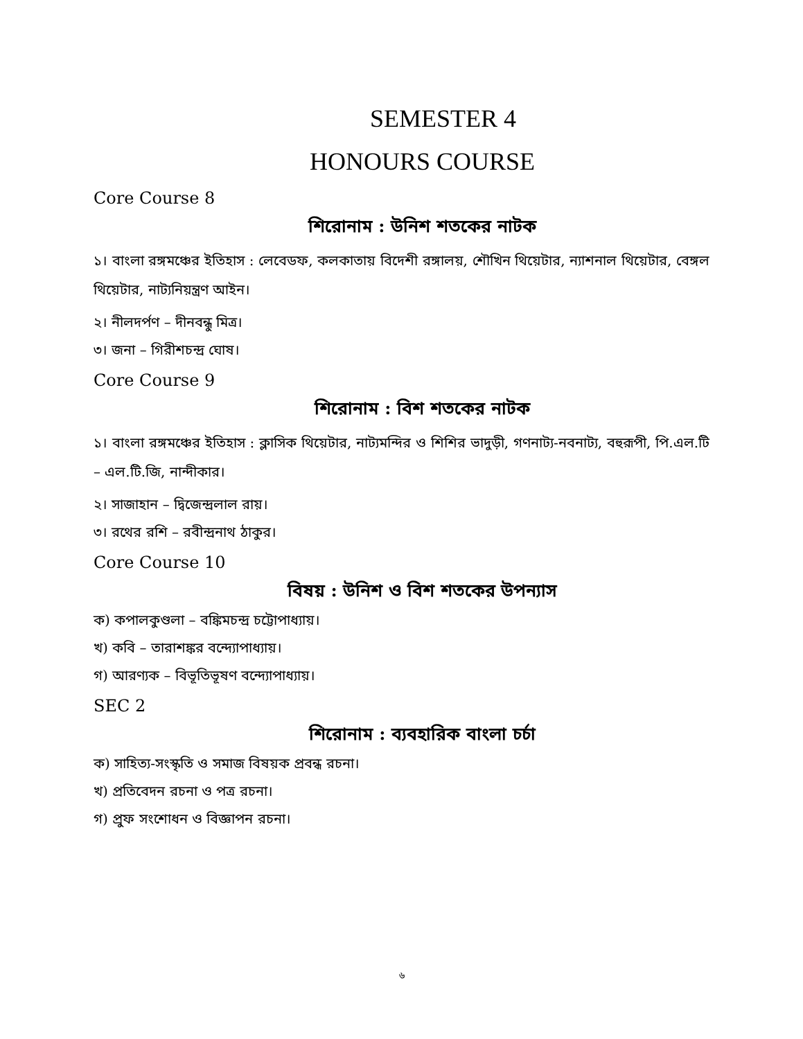SEMESTER 4
HONOURS COURSE
Core Course 8
শিরোনাম : উনিশ শতকের নাটক
১। বাংলা রঙ্গমঞ্চের ইতিহাস : লেবেডফ, কলকাতায় বিদেশী রঙ্গালয়, শৌখিন থিয়েটার, ন্যাশনাল থিয়েটার, বেঙ্গল থিয়েটার, নাট্যনিয়ন্ত্রণ আইন।
২। নীলদর্পণ – দীনবন্ধু মিত্র।
৩। জনা – গিরীশচন্দ্র ঘোষ।
Core Course 9
শিরোনাম : বিশ শতকের নাটক
১। বাংলা রঙ্গমঞ্চের ইতিহাস : ক্লাসিক থিয়েটার, নাট্যমন্দির ও শিশির ভাদুড়ী, গণনাট্য-নবনাট্য, বহুরূপী, পি.এল.টি – এল.টি.জি, নান্দীকার।
২। সাজাহান – দ্বিজেন্দ্রলাল রায়।
৩। রথের রশি – রবীন্দ্রনাথ ঠাকুর।
Core Course 10
বিষয় : উনিশ ও বিশ শতকের উপন্যাস
ক) কপালকুণ্ডলা – বঙ্কিমচন্দ্র চট্টোপাধ্যায়।
খ) কবি – তারাশঙ্কর বন্দ্যোপাধ্যায়।
গ) আরণ্যক – বিভূতিভূষণ বন্দ্যোপাধ্যায়।
SEC 2
শিরোনাম : ব্যবহারিক বাংলা চর্চা
ক) সাহিত্য-সংস্কৃতি ও সমাজ বিষয়ক প্রবন্ধ রচনা।
খ) প্রতিবেদন রচনা ও পত্র রচনা।
গ) প্রুফ সংশোধন ও বিজ্ঞাপন রচনা।
৬